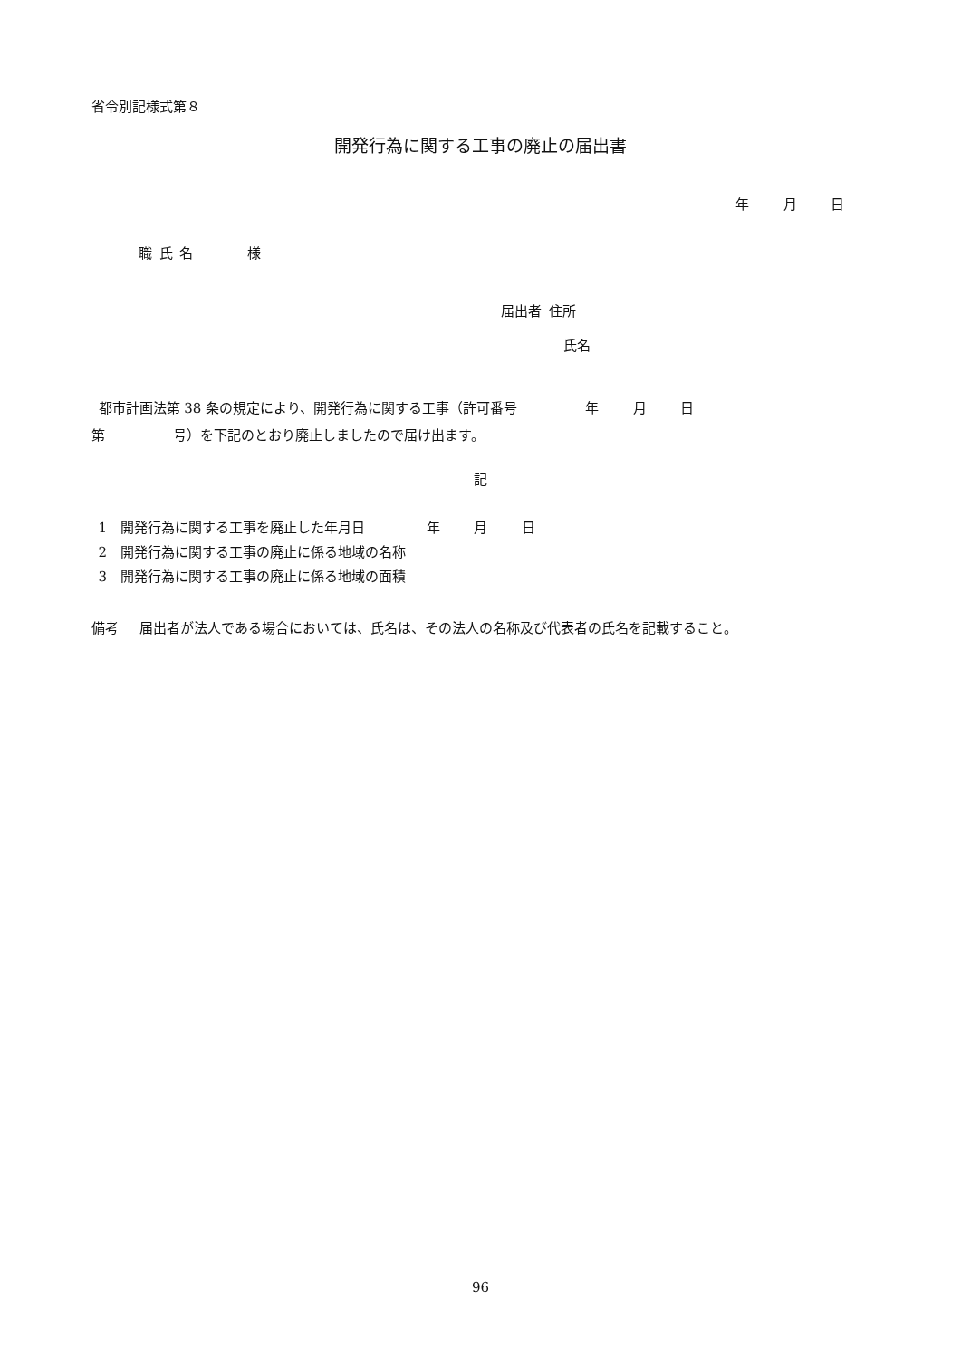省令別記様式第８
開発行為に関する工事の廃止の届出書
年   月   日
職 氏 名    様
届出者 住所
氏名
 都市計画法第 38 条の規定により、開発行為に関する工事（許可番号     年   月   日
第     号）を下記のとおり廃止しましたので届け出ます。
記
 1 開発行為に関する工事を廃止した年月日     年   月   日
 2 開発行為に関する工事の廃止に係る地域の名称
 3 開発行為に関する工事の廃止に係る地域の面積
備考  届出者が法人である場合においては、氏名は、その法人の名称及び代表者の氏名を記載すること。
96